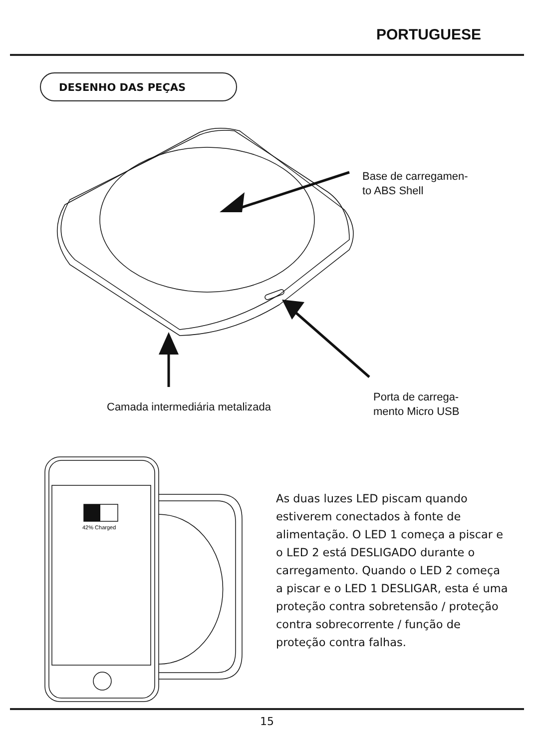PORTUGUESE
DESENHO DAS PEÇAS
42% Charged
Base de carregamen-
to ABS Shell
Camada intermediária metalizada
Porta de carrega-
mento Micro USB
As duas luzes LED piscam quando estiverem conectados à fonte de alimentação. O LED 1 começa a piscar e o LED 2 está DESLIGADO durante o carregamento. Quando o LED 2 começa a piscar e o LED 1 DESLIGAR, esta é uma proteção contra sobretensão / proteção contra sobrecorrente / função de proteção contra falhas.
15